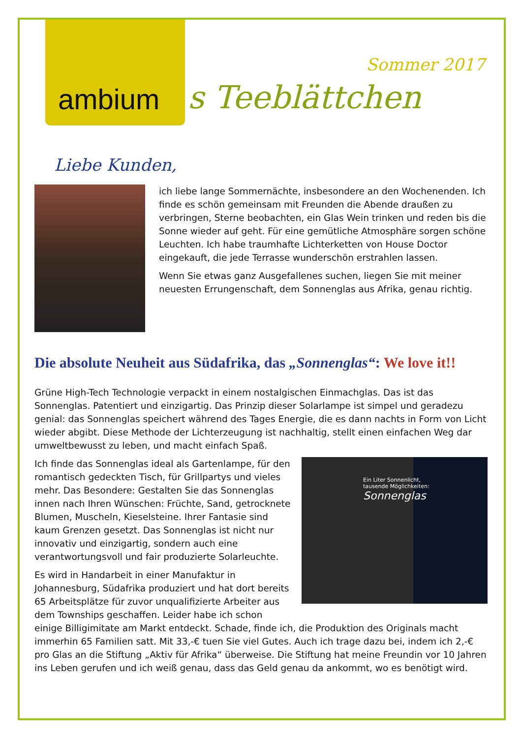ambium
s Teeblättchen
Sommer 2017
Liebe Kunden,
ich liebe lange Sommernächte, insbesondere an den Wochenenden. Ich finde es schön gemeinsam mit Freunden die Abende draußen zu verbringen, Sterne beobachten, ein Glas Wein trinken und reden bis die Sonne wieder auf geht. Für eine gemütliche Atmosphäre sorgen schöne Leuchten. Ich habe traumhafte Lichterketten von House Doctor eingekauft, die jede Terrasse wunderschön erstrahlen lassen.
Wenn Sie etwas ganz Ausgefallenes suchen, liegen Sie mit meiner neuesten Errungenschaft, dem Sonnenglas aus Afrika, genau richtig.
Die absolute Neuheit aus Südafrika, das „Sonnenglas“: We love it!!
Grüne High-Tech Technologie verpackt in einem nostalgischen Einmachglas. Das ist das Sonnenglas. Patentiert und einzigartig. Das Prinzip dieser Solarlampe ist simpel und geradezu genial: das Sonnenglas speichert während des Tages Energie, die es dann nachts in Form von Licht wieder abgibt. Diese Methode der Lichterzeugung ist nachhaltig, stellt einen einfachen Weg dar umweltbewusst zu leben, und macht einfach Spaß.
Ein Liter Sonnenlicht,
tausende Möglichkeiten:
Sonnenglas
Ich finde das Sonnenglas ideal als Gartenlampe, für den romantisch gedeckten Tisch, für Grillpartys und vieles mehr. Das Besondere: Gestalten Sie das Sonnenglas innen nach Ihren Wünschen: Früchte, Sand, getrocknete Blumen, Muscheln, Kieselsteine. Ihrer Fantasie sind kaum Grenzen gesetzt. Das Sonnenglas ist nicht nur innovativ und einzigartig, sondern auch eine verantwortungsvoll und fair produzierte Solarleuchte.
Es wird in Handarbeit in einer Manufaktur in Johannesburg, Südafrika produziert und hat dort bereits 65 Arbeitsplätze für zuvor unqualifizierte Arbeiter aus dem Townships geschaffen. Leider habe ich schon einige Billigimitate am Markt entdeckt. Schade, finde ich, die Produktion des Originals macht immerhin 65 Familien satt. Mit 33,-€ tuen Sie viel Gutes. Auch ich trage dazu bei, indem ich 2,-€ pro Glas an die Stiftung „Aktiv für Afrika“ überweise. Die Stiftung hat meine Freundin vor 10 Jahren ins Leben gerufen und ich weiß genau, dass das Geld genau da ankommt, wo es benötigt wird.